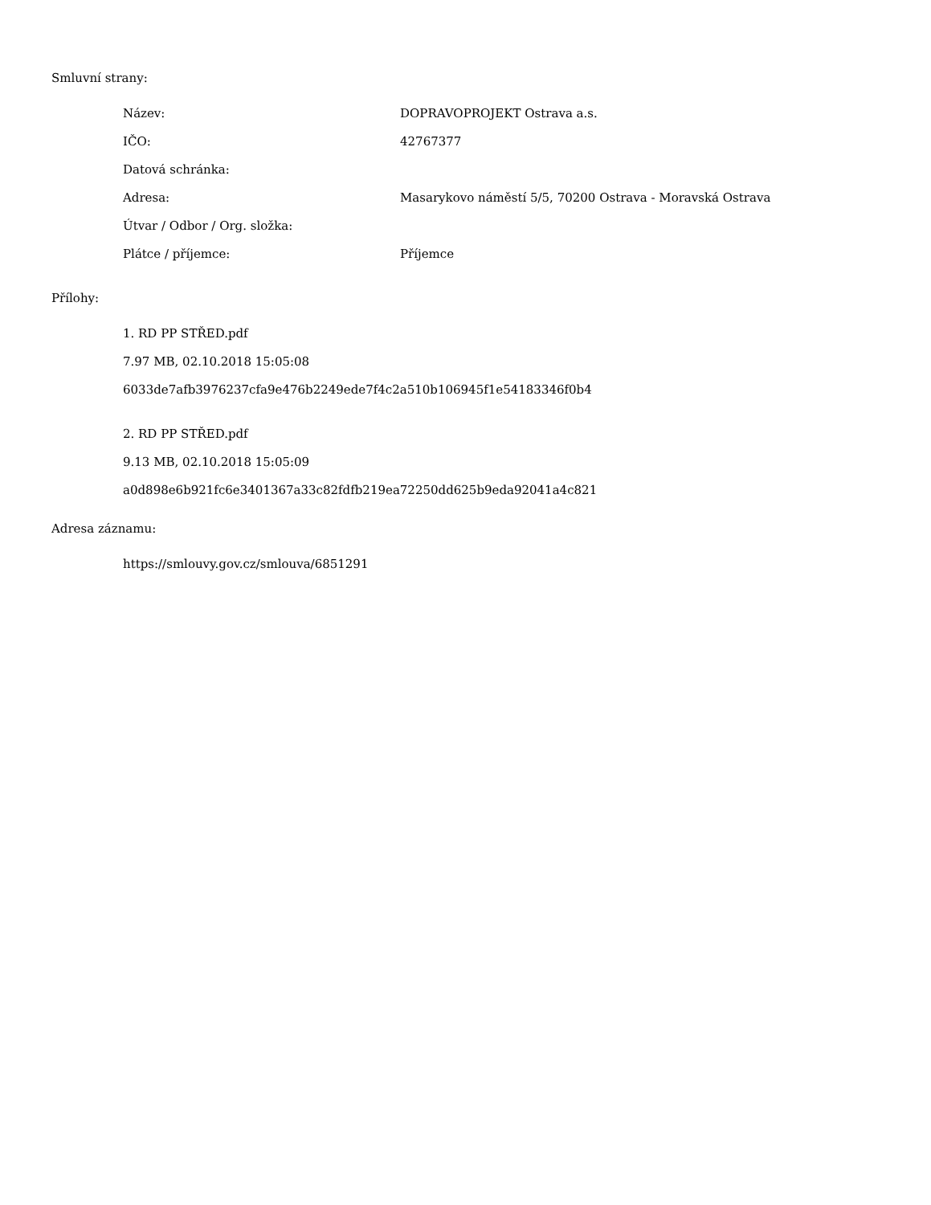Smluvní strany:
| Název: | DOPRAVOPROJEKT Ostrava a.s. |
| IČO: | 42767377 |
| Datová schránka: | |
| Adresa: | Masarykovo náměstí 5/5, 70200 Ostrava - Moravská Ostrava |
| Útvar / Odbor / Org. složka: | |
| Plátce / příjemce: | Příjemce |
Přílohy:
1. RD PP STŘED.pdf
7.97 MB, 02.10.2018 15:05:08
6033de7afb3976237cfa9e476b2249ede7f4c2a510b106945f1e54183346f0b4
2. RD PP STŘED.pdf
9.13 MB, 02.10.2018 15:05:09
a0d898e6b921fc6e3401367a33c82fdfb219ea72250dd625b9eda92041a4c821
Adresa záznamu:
https://smlouvy.gov.cz/smlouva/6851291